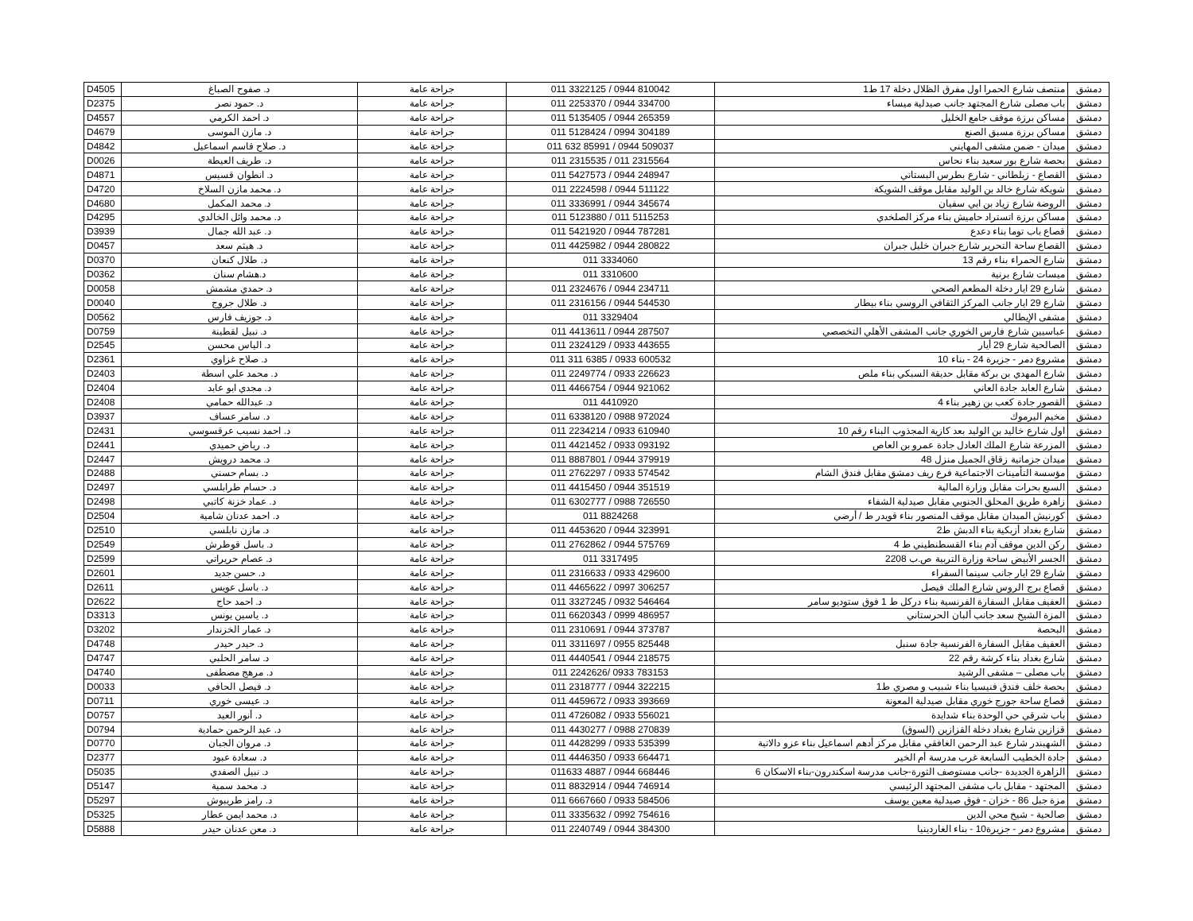| D4505 | د. صفوح الصباغ | جراحة عامة | 011 3322125 / 0944 810042 | منتصف شارع الحمرا اول مفرق الظلال دخلة 17 ط1 | دمشق |
| D2375 | د. حمود نصر | جراحة عامة | 011 2253370 / 0944 334700 | باب مصلى شارع المجتهد جانب صيدلية ميساء | دمشق |
| D4557 | د. احمد الكرمي | جراحة عامة | 011 5135405 / 0944 265359 | مساكن برزة موقف جامع الخليل | دمشق |
| D4679 | د. مازن الموسى | جراحة عامة | 011 5128424 / 0994 304189 | مساكن برزة مسبق الصنع | دمشق |
| D4842 | د. صلاح قاسم اسماعيل | جراحة عامة | 011 632 85991 / 0944 509037 | ميدان - ضمن مشفى المهايني | دمشق |
| D0026 | د. طريف العيطة | جراحة عامة | 011 2315535 / 011 2315564 | بحصة شارع بور سعيد بناء نحاس | دمشق |
| D4871 | د. انطوان قسيس | جراحة عامة | 011 5427573 / 0944 248947 | القصاع - زبلطاني - شارع بطرس البستاني | دمشق |
| D4720 | د. محمد مازن السلاخ | جراحة عامة | 011 2224598 / 0944 511122 | شويكة شارع خالد بن الوليد مقابل موقف الشويكة | دمشق |
| D4680 | د. محمد المكمل | جراحة عامة | 011 3336991 / 0944 345674 | الروضة شارع زياد بن ابي سفيان | دمشق |
| D4295 | د. محمد وائل الخالدي | جراحة عامة | 011 5123880 / 011 5115253 | مساكن برزة اتستراد حاميش بناء مركز الصلخدي | دمشق |
| D3939 | د. عبد الله جمال | جراحة عامة | 011 5421920 / 0944 787281 | قصاع باب توما بناء دعدع | دمشق |
| D0457 | د. هيثم سعد | جراحة عامة | 011 4425982 / 0944 280822 | القصاع ساحة التحرير شارع جبران خليل جبران | دمشق |
| D0370 | د. طلال كنعان | جراحة عامة | 011 3334060 | شارع الحمراء بناء رقم 13 | دمشق |
| D0362 | د.هشام سنان | جراحة عامة | 011 3310600 | ميسات شارع برنية | دمشق |
| D0058 | د. حمدي مشمش | جراحة عامة | 011 2324676 / 0944 234711 | شارع 29 ايار دخلة المطعم الصحي | دمشق |
| D0040 | د. طلال جروج | جراحة عامة | 011 2316156 / 0944 544530 | شارع 29 ايار جانب المركز الثقافي الروسي بناء بيطار | دمشق |
| D0562 | د. جوزيف فارس | جراحة عامة | 011 3329404 | مشفى الإيطالي | دمشق |
| D0759 | د. نبيل لقطينة | جراحة عامة | 011 4413611 / 0944 287507 | عباسيين شارع فارس الخوري جانب المشفى الأهلي التخصصي | دمشق |
| D2545 | د. الياس محسن | جراحة عامة | 011 2324129 / 0933 443655 | الصالحية شارع 29 أيار | دمشق |
| D2361 | د. صلاح غزاوي | جراحة عامة | 011 311 6385 / 0933 600532 | مشروع دمر - جزيرة 24 - بناء 10 | دمشق |
| D2403 | د. محمد علي اسطة | جراحة عامة | 011 2249774 / 0933 226623 | شارع المهدي بن بركة مقابل حديقة السبكي بناء ملص | دمشق |
| D2404 | د. مجدي ابو عابد | جراحة عامة | 011 4466754 / 0944 921062 | شارع العابد جادة العاني | دمشق |
| D2408 | د. عبدالله حمامي | جراحة عامة | 011 4410920 | القصور جادة كعب بن زهير بناء 4 | دمشق |
| D3937 | د. سامر عساف | جراحة عامة | 011 6338120 / 0988 972024 | مخيم اليرموك | دمشق |
| D2431 | د. احمد نسيب عرقسوسي | جراحة عامة | 011 2234214 / 0933 610940 | اول شارع خاليد بن الوليد بعد كازية المجذوب البناء رقم 10 | دمشق |
| D2441 | د. رياض حميدي | جراحة عامة | 011 4421452 / 0933 093192 | المزرعة شارع الملك العادل جادة عمرو بن العاص | دمشق |
| D2447 | د. محمد درويش | جراحة عامة | 011 8887801 / 0944 379919 | ميدان جزماتية زقاق الجميل منزل 48 | دمشق |
| D2488 | د. بسام حسني | جراحة عامة | 011 2762297 / 0933 574542 | مؤسسة التأمينات الاجتماعية فرع ريف دمشق مقابل فندق الشام | دمشق |
| D2497 | د. حسام طرابلسي | جراحة عامة | 011 4415450 / 0944 351519 | السبع بحرات مقابل وزارة المالية | دمشق |
| D2498 | د. عماد خزنة كاتبي | جراحة عامة | 011 6302777 / 0988 726550 | زاهرة طريق المحلق الجنوبي مقابل صيدلية الشفاء | دمشق |
| D2504 | د. احمد عدنان شامية | جراحة عامة | 011 8824268 | كورنيش الميدان مقابل موقف المنصور بناء قويدر ط / أرضي | دمشق |
| D2510 | د. مازن نابلسي | جراحة عامة | 011 4453620 / 0944 323991 | شارع بغداد أزبكية بناء الدبش ط2 | دمشق |
| D2549 | د. باسل قوطرش | جراحة عامة | 011 2762862 / 0944 575769 | ركن الدين موقف آدم بناء القسطنطيني ط 4 | دمشق |
| D2599 | د. عصام حريراتي | جراحة عامة | 011 3317495 | الجسر الأبيض ساحة وزارة التربية ص.ب 2208 | دمشق |
| D2601 | د. حسن جديد | جراحة عامة | 011 2316633 / 0933 429600 | شارع 29 ايار جانب سينما السفراء | دمشق |
| D2611 | د. باسل عويس | جراحة عامة | 011 4465622 / 0997 306257 | قصاع برج الروس شارع الملك فيصل | دمشق |
| D2622 | د. احمد حاج | جراحة عامة | 011 3327245 / 0932 546464 | العفيف مقابل السفارة الفرنسية بناء دركل ط 1 فوق ستوديو سامر | دمشق |
| D3313 | د. ياسين يونس | جراحة عامة | 011 6620343 / 0999 486957 | المزة الشيخ سعد جانب ألبان الحرستاني | دمشق |
| D3202 | د. عمار الخزندار | جراحة عامة | 011 2310691 / 0944 373787 | البحصة | دمشق |
| D4748 | د. حيدر حيدر | جراحة عامة | 011 3311697 / 0955 825448 | العفيف مقابل السفارة الفرنسية جادة سنبل | دمشق |
| D4747 | د. سامر الحلبي | جراحة عامة | 011 4440541 / 0944 218575 | شارع بغداد بناء كرشة رقم 22 | دمشق |
| D4740 | د. مرهج مصطفى | جراحة عامة | 011 2242626/ 0933 783153 | باب مصلى – مشفى الرشيد | دمشق |
| D0033 | د. فيصل الحافي | جراحة عامة | 011 2318777 / 0944 322215 | بحصة خلف فندق فنيسيا بناء شبيب و مصري ط1 | دمشق |
| D0711 | د. عيسى خوري | جراحة عامة | 011 4459672 / 0933 393669 | قصاع ساحة جورج خوري مقابل صيدلية المعونة | دمشق |
| D0757 | د. أنور العيد | جراحة عامة | 011 4726082 / 0933 556021 | باب شرقي حي الوحدة بناء شدايدة | دمشق |
| D0794 | د. عبد الرحمن حمادية | جراحة عامة | 011 4430277 / 0988 270839 | قزازين شارع بغداد دخلة القزازين (السوق) | دمشق |
| D0770 | د. مروان الجبان | جراحة عامة | 011 4428299 / 0933 535399 | الشهبندر شارع عبد الرحمن الغافقي مقابل مركز أدهم اسماعيل بناء عزو دالاتية | دمشق |
| D2377 | د. سعادة عبود | جراحة عامة | 011 4446350 / 0933 664471 | جادة الخطيب السابعة غرب مدرسة أم الخير | دمشق |
| D5035 | د. نبيل الصفدي | جراحة عامة | 011633 4887 / 0944 668446 | الزاهرة الجديدة -جانب مستوصف الثورة-جانب مدرسة اسكندرون-بناء الاسكان 6 | دمشق |
| D5147 | د. محمد سمية | جراحة عامة | 011 8832914 / 0944 746914 | المجتهد - مقابل باب مشفى المجتهد الرئيسي | دمشق |
| D5297 | د. رامز طريبوش | جراحة عامة | 011 6667660 / 0933 584506 | مزة جبل 86 - خزان - فوق صيدلية معين يوسف | دمشق |
| D5325 | د. محمد ايمن عطار | جراحة عامة | 011 3335632 / 0992 754616 | صالحية - شيخ محي الدين | دمشق |
| D5888 | د. معن عدنان حيدر | جراحة عامة | 011 2240749 / 0944 384300 | مشروع دمر - جزيرة10 - بناء الغاردينيا | دمشق |